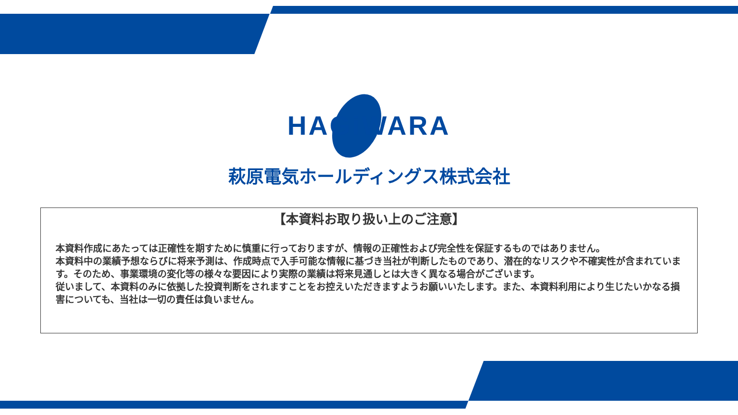HAGiWARA
萩原電気ホールディングス株式会社
【本資料お取り扱い上のご注意】
本資料作成にあたっては正確性を期すために慎重に行っておりますが、情報の正確性および完全性を保証するものではありません。
本資料中の業績予想ならびに将来予測は、作成時点で入手可能な情報に基づき当社が判断したものであり、潜在的なリスクや不確実性が含まれています。そのため、事業環境の変化等の様々な要因により実際の業績は将来見通しとは大きく異なる場合がございます。
従いまして、本資料のみに依拠した投資判断をされますことをお控えいただきますようお願いいたします。また、本資料利用により生じたいかなる損害についても、当社は一切の責任は負いません。